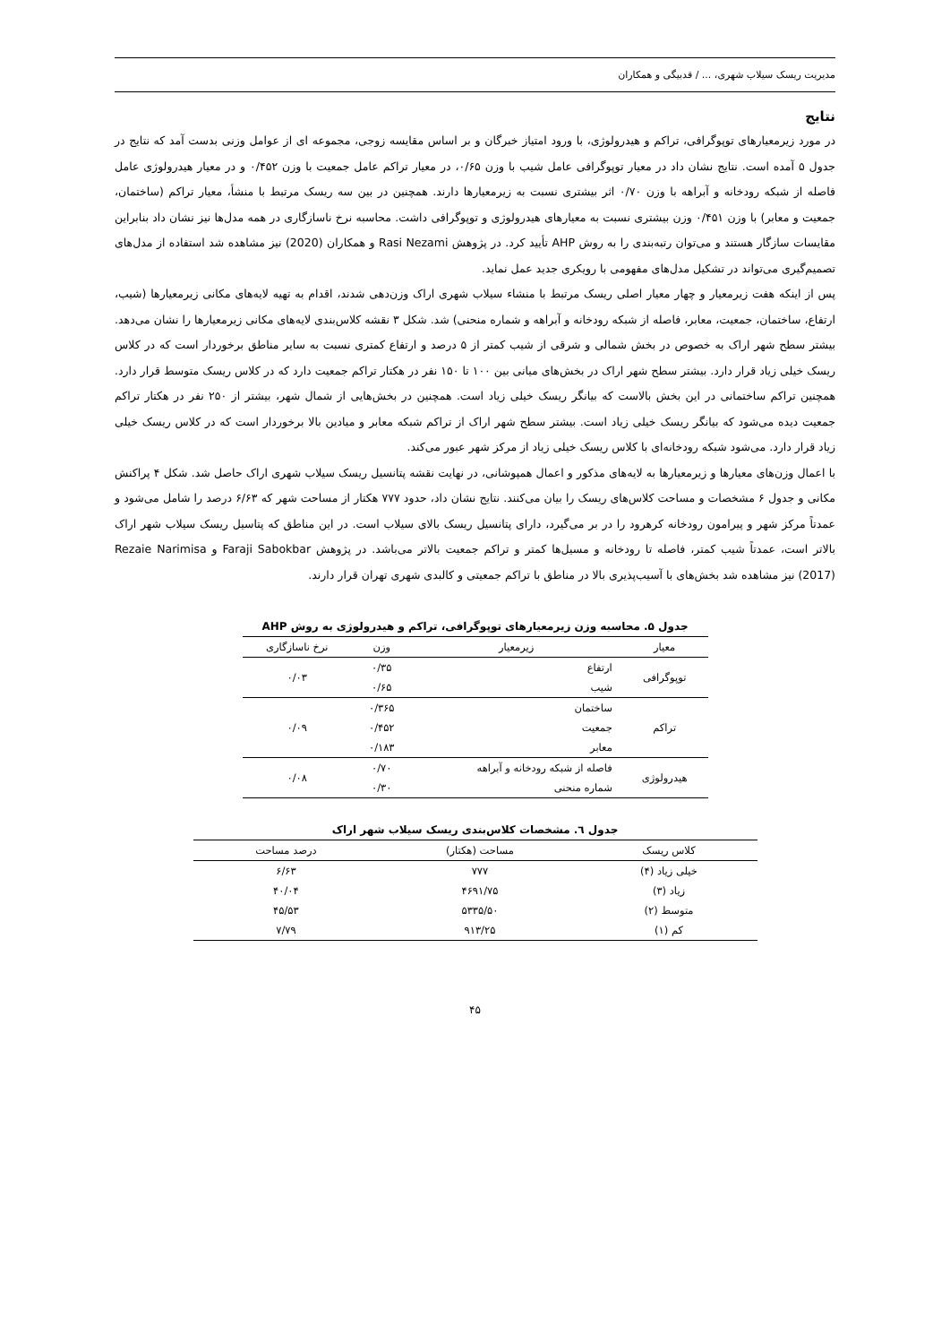مدیریت ریسک سیلاب شهری، ... / قدبیگی و همکاران
نتایج
در مورد زیرمعیارهای توپوگرافی، تراکم و هیدرولوژی، با ورود امتیاز خبرگان و بر اساس مقایسه زوجی، مجموعه ای از عوامل وزنی بدست آمد که نتایج در جدول ۵ آمده است. نتایج نشان داد در معیار توپوگرافی عامل شیب با وزن ۰/۶۵، در معیار تراکم عامل جمعیت با وزن ۰/۴۵۲ و در معیار هیدرولوژی عامل فاصله از شبکه رودخانه و آبراهه با وزن ۰/۷۰ اثر بیشتری نسبت به زیرمعیارها دارند. همچنین در بین سه ریسک مرتبط با منشأ، معیار تراکم (ساختمان، جمعیت و معابر) با وزن ۰/۴۵۱ وزن بیشتری نسبت به معیارهای هیدرولوژی و توپوگرافی داشت. محاسبه نرخ ناسازگاری در همه مدل‌ها نیز نشان داد بنابراین مقایسات سازگار هستند و می‌توان رتبه‌بندی را به روش AHP تأیید کرد. در پژوهش Rasi Nezami و همکاران (2020) نیز مشاهده شد استفاده از مدل‌های تصمیم‌گیری می‌تواند در تشکیل مدل‌های مفهومی با رویکری جدید عمل نماید.
پس از اینکه هفت زیرمعیار و چهار معیار اصلی ریسک مرتبط با منشاء سیلاب شهری اراک وزن‌دهی شدند، اقدام به تهیه لایه‌های مکانی زیرمعیارها (شیب، ارتفاع، ساختمان، جمعیت، معابر، فاصله از شبکه رودخانه و آبراهه و شماره منحنی) شد. شکل ۳ نقشه کلاس‌بندی لایه‌های مکانی زیرمعیارها را نشان می‌دهد. بیشتر سطح شهر اراک به خصوص در بخش شمالی و شرقی از شیب کمتر از ۵ درصد و ارتفاع کمتری نسبت به سایر مناطق برخوردار است که در کلاس ریسک خیلی زیاد قرار دارد. بیشتر سطح شهر اراک در بخش‌های میانی بین ۱۰۰ تا ۱۵۰ نفر در هکتار تراکم جمعیت دارد که در کلاس ریسک متوسط قرار دارد. همچنین تراکم ساختمانی در این بخش بالاست که بیانگر ریسک خیلی زیاد است. همچنین در بخش‌هایی از شمال شهر، بیشتر از ۲۵۰ نفر در هکتار تراکم جمعیت دیده می‌شود که بیانگر ریسک خیلی زیاد است. بیشتر سطح شهر اراک از تراکم شبکه معابر و میادین بالا برخوردار است که در کلاس ریسک خیلی زیاد قرار دارد. می‌شود شبکه رودخانه‌ای با کلاس ریسک خیلی زیاد از مرکز شهر عبور می‌کند.
با اعمال وزن‌های معیارها و زیرمعیارها به لایه‌های مذکور و اعمال همپوشانی، در نهایت نقشه پتانسیل ریسک سیلاب شهری اراک حاصل شد. شکل ۴ پراکنش مکانی و جدول ۶ مشخصات و مساحت کلاس‌های ریسک را بیان می‌کنند. نتایج نشان داد، حدود ۷۷۷ هکتار از مساحت شهر که ۶/۶۳ درصد را شامل می‌شود و عمدتاً مرکز شهر و پیرامون رودخانه کرهرود را در بر می‌گیرد، دارای پتانسیل ریسک بالای سیلاب است. در این مناطق که پتاسیل ریسک سیلاب شهر اراک بالاتر است، عمدتاً شیب کمتر، فاصله تا رودخانه و مسیل‌ها کمتر و تراکم جمعیت بالاتر می‌باشد. در پژوهش Faraji Sabokbar و Rezaie Narimisa (2017) نیز مشاهده شد بخش‌های با آسیب‌پذیری بالا در مناطق با تراکم جمعیتی و کالبدی شهری تهران قرار دارند.
جدول ۵. محاسبه وزن زیرمعیارهای توپوگرافی، تراکم و هیدرولوژی به روش AHP
| معیار | زیرمعیار | وزن | نرخ ناسازگاری |
| --- | --- | --- | --- |
| توپوگرافی | ارتفاع | ۰/۳۵ | ۰/۰۳ |
| | شیب | ۰/۶۵ | |
| تراکم | ساختمان | ۰/۳۶۵ | ۰/۰۹ |
| | جمعیت | ۰/۴۵۲ | |
| | معابر | ۰/۱۸۳ | |
| هیدرولوژی | فاصله از شبکه رودخانه و آبراهه | ۰/۷۰ | ۰/۰۸ |
| | شماره منحنی | ۰/۳۰ | |
جدول ٦. مشخصات کلاس‌بندی ریسک سیلاب شهر اراک
| کلاس ریسک | مساحت (هکتار) | درصد مساحت |
| --- | --- | --- |
| خیلی زیاد (۴) | ۷۷۷ | ۶/۶۳ |
| زیاد (۳) | ۴۶۹۱/۷۵ | ۴۰/۰۴ |
| متوسط (۲) | ۵۳۳۵/۵۰ | ۴۵/۵۳ |
| کم (۱) | ۹۱۳/۲۵ | ۷/۷۹ |
۴۵